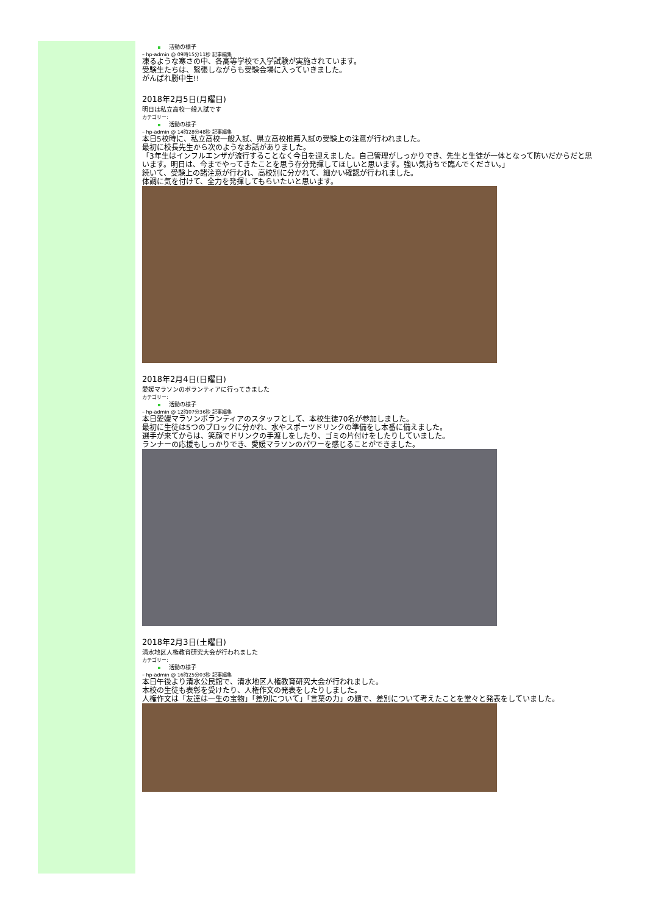活動の様子
– hp-admin @ 09時15分11秒 記事編集
凍るような寒さの中、各高等学校で入学試験が実施されています。
受験生たちは、緊張しながらも受験会場に入っていきました。
がんばれ勝中生!!
2018年2月5日(月曜日)
明日は私立高校一般入試です
カテゴリー:
活動の様子
– hp-admin @ 14時28分48秒 記事編集
本日5校時に、私立高校一般入試、県立高校推薦入試の受験上の注意が行われました。
最初に校長先生から次のようなお話がありました。
「3年生はインフルエンザが流行することなく今日を迎えました。自己管理がしっかりでき、先生と生徒が一体となって防いだからだと思います。明日は、今までやってきたことを思う存分発揮してほしいと思います。強い気持ちで臨んでください。」
続いて、受験上の諸注意が行われ、高校別に分かれて、細かい確認が行われました。
体調に気を付けて、全力を発揮してもらいたいと思います。
2018年2月4日(日曜日)
愛媛マラソンのボランティアに行ってきました
カテゴリー:
活動の様子
– hp-admin @ 12時07分36秒 記事編集
本日愛媛マラソンボランティアのスタッフとして、本校生徒70名が参加しました。
最初に生徒は5つのブロックに分かれ、水やスポーツドリンクの準備をし本番に備えました。
選手が来てからは、笑顔でドリンクの手渡しをしたり、ゴミの片付けをしたりしていました。
ランナーの応援もしっかりでき、愛媛マラソンのパワーを感じることができました。
2018年2月3日(土曜日)
清水地区人権教育研究大会が行われました
カテゴリー:
活動の様子
– hp-admin @ 16時25分03秒 記事編集
本日午後より清水公民館で、清水地区人権教育研究大会が行われました。
本校の生徒も表彰を受けたり、人権作文の発表をしたりしました。
人権作文は「友達は一生の宝物」「差別について」「言葉の力」の題で、差別について考えたことを堂々と発表をしていました。